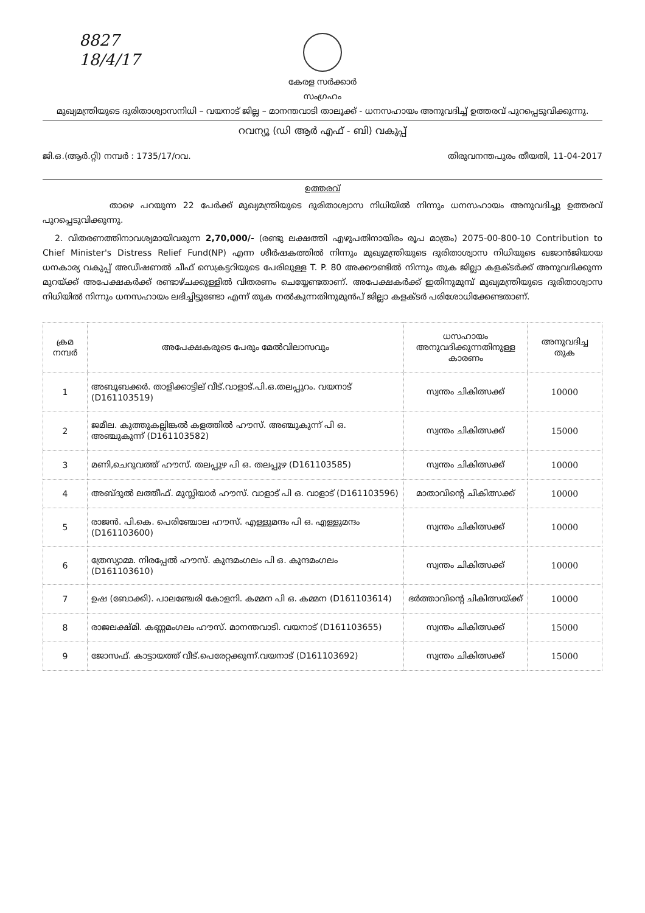8827
18/4/17
കേരള സർക്കാർ
സംഗ്രഹം
മുഖ്യമന്ത്രിയുടെ ദുരിതാശ്വാസനിധി – വയനാട് ജില്ല – മാനന്തവാടി താലൂക്ക് - ധനസഹായം അനുവദിച്ച് ഉത്തരവ് പുറപ്പെടുവിക്കുന്നു.
റവന്യൂ (ഡി ആർ എഫ് - ബി) വകുപ്പ്
ജി.ഒ.(ആർ.റ്റി) നമ്പർ : 1735/17/റവ. തിരുവനന്തപുരം തീയതി, 11-04-2017
ഉത്തരവ്
താഴെ പറയുന്ന 22 പേർക്ക് മുഖ്യമന്ത്രിയുടെ ദുരിതാശ്വാസ നിധിയിൽ നിന്നും ധനസഹായം അനുവദിച്ചു ഉത്തരവ് പുറപ്പെടുവിക്കുന്നു.
2. വിതരണത്തിനാവശ്യമായിവരുന്ന 2,70,000/- (രണ്ടു ലക്ഷത്തി എഴുപതിനായിരം രൂപ മാത്രം) 2075-00-800-10 Contribution to Chief Minister's Distress Relief Fund(NP) എന്ന ശീർഷകത്തിൽ നിന്നും മുഖ്യമന്ത്രിയുടെ ദുരിതാശ്വാസ നിധിയുടെ ഖജാൻജിയായ ധനകാര്യ വകുപ്പ് അഡീഷണൽ ചീഫ് സെക്രട്ടറിയുടെ പേരിലുള്ള T. P. 80 അക്കൗണ്ടിൽ നിന്നും തുക ജില്ലാ കളക്ടർക്ക് അനുവദിക്കുന്ന മുറയ്ക്ക് അപേക്ഷകർക്ക് രണ്ടാഴ്ചക്കുള്ളിൽ വിതരണം ചെയ്യേണ്ടതാണ്. അപേക്ഷകർക്ക് ഇതിനുമുമ്പ് മുഖ്യമന്ത്രിയുടെ ദുരിതാശ്വാസ നിധിയിൽ നിന്നും ധനസഹായം ലഭിച്ചിട്ടുണ്ടോ എന്ന് തുക നൽകുന്നതിനുമുൻപ് ജില്ലാ കളക്ടർ പരിശോധിക്കേണ്ടതാണ്.
| ക്രമ നമ്പർ | അപേക്ഷകരുടെ പേരും മേൽവിലാസവും | ധസഹായം അനുവദിക്കുന്നതിനുള്ള കാരണം | അനുവദിച്ച തുക |
| --- | --- | --- | --- |
| 1 | അബൂബക്കർ. താളിക്കാട്ടില് വീട്.വാളാട്.പി.ഒ.തലപ്പുറം. വയനാട് (D161103519) | സ്വന്തം ചികിത്സക്ക് | 10000 |
| 2 | ജമീല. കുത്തുകല്ലിങ്കൽ കളത്തിൽ ഹൗസ്. അഞ്ചുകുന്ന് പി ഒ. അഞ്ചുകുന്ന് (D161103582) | സ്വന്തം ചികിത്സക്ക് | 15000 |
| 3 | മണി,ചെറുവത്ത് ഹൗസ്. തലപ്പുഴ പി ഒ. തലപ്പുഴ (D161103585) | സ്വന്തം ചികിത്സക്ക് | 10000 |
| 4 | അബ്ദുൽ ലത്തീഫ്. മുസ്ലിയാർ ഹൗസ്. വാളാട് പി ഒ. വാളാട് (D161103596) | മാതാവിന്റെ ചികിത്സക്ക് | 10000 |
| 5 | രാജൻ. പി.കെ. പെരിഞ്ചോല ഹൗസ്. എള്ളുമന്ദം പി ഒ. എള്ളുമന്ദം (D161103600) | സ്വന്തം ചികിത്സക്ക് | 10000 |
| 6 | ത്രേസ്യാമ്മ. നിരപ്പേൽ ഹൗസ്. കുന്ദമംഗലം പി ഒ. കുന്ദമംഗലം (D161103610) | സ്വന്തം ചികിത്സക്ക് | 10000 |
| 7 | ഉഷ (ബോക്കി). പാലഞ്ചേരി കോളനി. കമ്മന പി ഒ. കമ്മന (D161103614) | ഭർത്താവിന്റെ ചികിത്സയ്ക്ക് | 10000 |
| 8 | രാജലക്ഷ്മി. കണ്ണമംഗലം ഹൗസ്. മാനന്തവാടി. വയനാട് (D161103655) | സ്വന്തം ചികിത്സക്ക് | 15000 |
| 9 | ജോസഫ്. കാട്ടായത്ത് വീട്.പെരേറ്റക്കുന്ന്.വയനാട് (D161103692) | സ്വന്തം ചികിത്സക്ക് | 15000 |